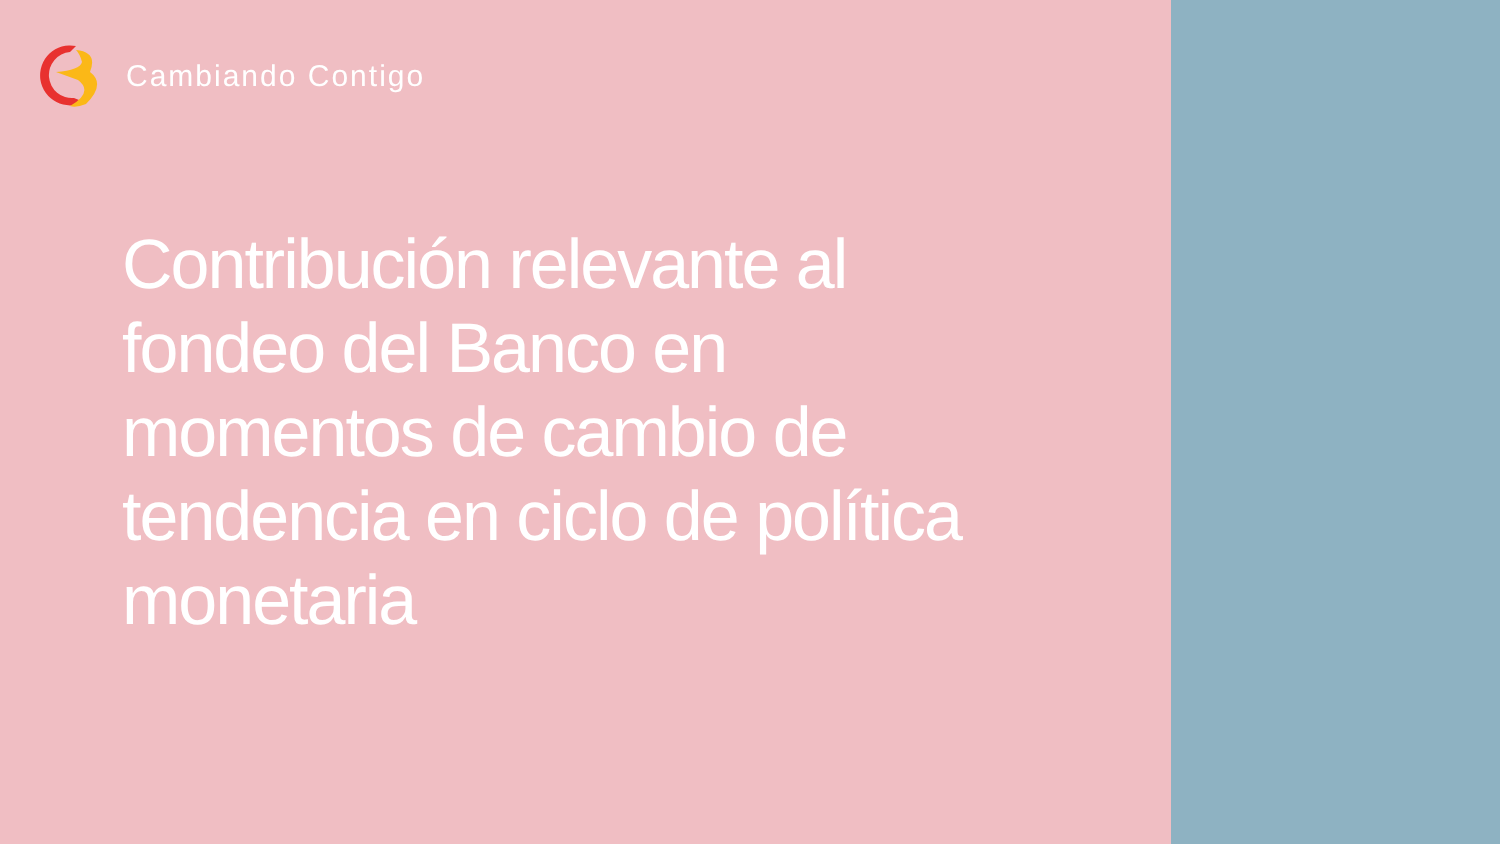Cambiando Contigo
Contribución relevante al fondeo del Banco en momentos de cambio de tendencia en ciclo de política monetaria